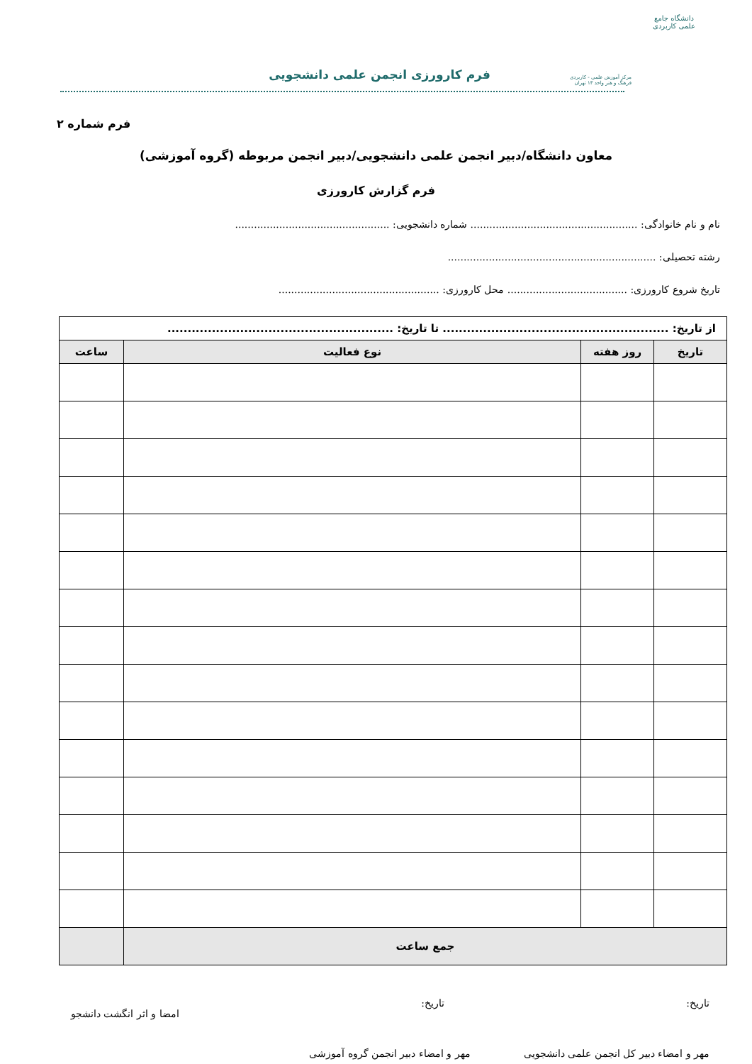دانشگاه جامع
علمی کاربردی
مرکز آموزش علمی - کاربردی
فرهنگ و هنر واحد ۱۳ تهران
فرم کارورزی انجمن علمی دانشجویی
فرم شماره ۲
معاون دانشگاه/دبیر انجمن علمی دانشجویی/دبیر انجمن مربوطه (گروه آموزشی)
فرم گزارش کارورزی
نام و نام خانوادگی: ..................................................... شماره دانشجویی: .................................................
رشته تحصیلی: ..................................................................
تاریخ شروع کارورزی: ...................................... محل کارورزی: ...................................................
| از تاریخ: ........................................................ تا تاریخ: ........................................................ | | | |
| تاریخ | روز هفته | نوع فعالیت | ساعت |
| جمع ساعت | | | |
تاریخ: تاریخ: امضا و اثر انگشت دانشجو
مهر و امضاء دبیر کل انجمن علمی دانشجویی مهر و امضاء دبیر انجمن گروه آموزشی